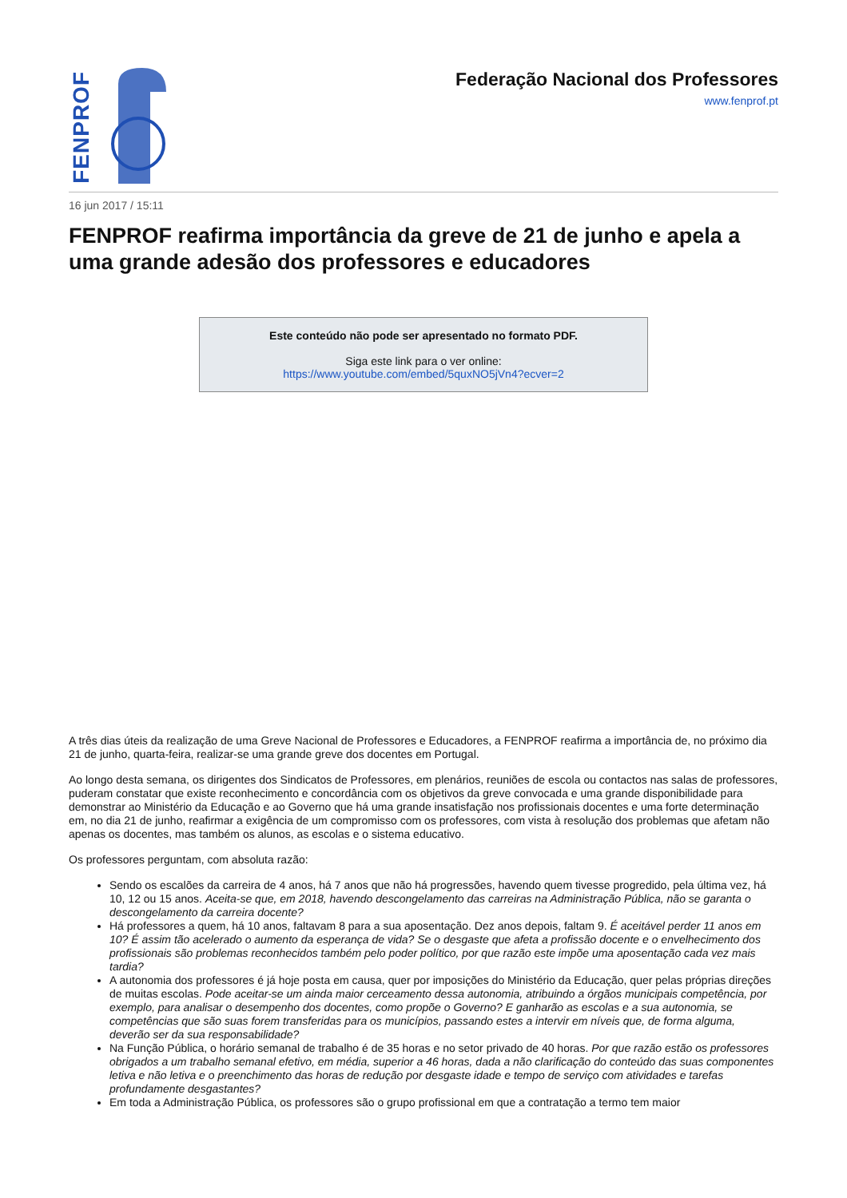FENPROF
Federação Nacional dos Professores
www.fenprof.pt
16 jun 2017 / 15:11
FENPROF reafirma importância da greve de 21 de junho e apela a uma grande adesão dos professores e educadores
Este conteúdo não pode ser apresentado no formato PDF.
Siga este link para o ver online:
https://www.youtube.com/embed/5quxNO5jVn4?ecver=2
A três dias úteis da realização de uma Greve Nacional de Professores e Educadores, a FENPROF reafirma a importância de, no próximo dia 21 de junho, quarta-feira, realizar-se uma grande greve dos docentes em Portugal.
Ao longo desta semana, os dirigentes dos Sindicatos de Professores, em plenários, reuniões de escola ou contactos nas salas de professores, puderam constatar que existe reconhecimento e concordância com os objetivos da greve convocada e uma grande disponibilidade para demonstrar ao Ministério da Educação e ao Governo que há uma grande insatisfação nos profissionais docentes e uma forte determinação em, no dia 21 de junho, reafirmar a exigência de um compromisso com os professores, com vista à resolução dos problemas que afetam não apenas os docentes, mas também os alunos, as escolas e o sistema educativo.
Os professores perguntam, com absoluta razão:
Sendo os escalões da carreira de 4 anos, há 7 anos que não há progressões, havendo quem tivesse progredido, pela última vez, há 10, 12 ou 15 anos. Aceita-se que, em 2018, havendo descongelamento das carreiras na Administração Pública, não se garanta o descongelamento da carreira docente?
Há professores a quem, há 10 anos, faltavam 8 para a sua aposentação. Dez anos depois, faltam 9. É aceitável perder 11 anos em 10? É assim tão acelerado o aumento da esperança de vida? Se o desgaste que afeta a profissão docente e o envelhecimento dos profissionais são problemas reconhecidos também pelo poder político, por que razão este impõe uma aposentação cada vez mais tardia?
A autonomia dos professores é já hoje posta em causa, quer por imposições do Ministério da Educação, quer pelas próprias direções de muitas escolas. Pode aceitar-se um ainda maior cerceamento dessa autonomia, atribuindo a órgãos municipais competência, por exemplo, para analisar o desempenho dos docentes, como propõe o Governo? E ganharão as escolas e a sua autonomia, se competências que são suas forem transferidas para os municípios, passando estes a intervir em níveis que, de forma alguma, deverão ser da sua responsabilidade?
Na Função Pública, o horário semanal de trabalho é de 35 horas e no setor privado de 40 horas. Por que razão estão os professores obrigados a um trabalho semanal efetivo, em média, superior a 46 horas, dada a não clarificação do conteúdo das suas componentes letiva e não letiva e o preenchimento das horas de redução por desgaste idade e tempo de serviço com atividades e tarefas profundamente desgastantes?
Em toda a Administração Pública, os professores são o grupo profissional em que a contratação a termo tem maior